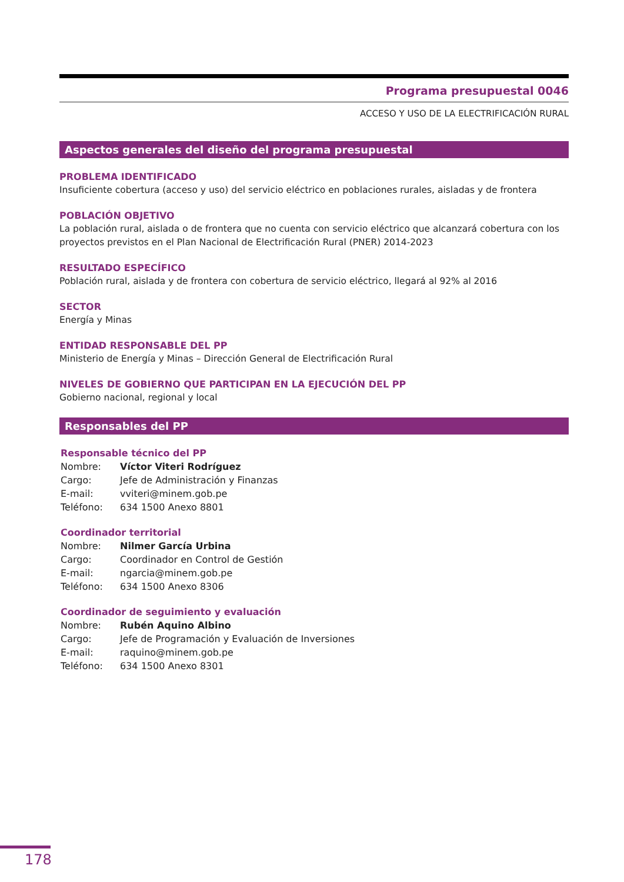Programa presupuestal 0046
ACCESO Y USO DE LA ELECTRIFICACIÓN RURAL
Aspectos generales del diseño del programa presupuestal
PROBLEMA IDENTIFICADO
Insuficiente cobertura (acceso y uso) del servicio eléctrico en poblaciones rurales, aisladas y de frontera
POBLACIÓN OBJETIVO
La población rural, aislada o de frontera que no cuenta con servicio eléctrico que alcanzará cobertura con los proyectos previstos en el Plan Nacional de Electrificación Rural (PNER) 2014-2023
RESULTADO ESPECÍFICO
Población rural, aislada y de frontera con cobertura de servicio eléctrico, llegará al 92% al 2016
SECTOR
Energía y Minas
ENTIDAD RESPONSABLE DEL PP
Ministerio de Energía y Minas – Dirección General de Electrificación Rural
NIVELES DE GOBIERNO QUE PARTICIPAN EN LA EJECUCIÓN DEL PP
Gobierno nacional, regional y local
Responsables del PP
Responsable técnico del PP
| Nombre: | Víctor Viteri Rodríguez |
| Cargo: | Jefe de Administración y Finanzas |
| E-mail: | vviteri@minem.gob.pe |
| Teléfono: | 634 1500 Anexo 8801 |
Coordinador territorial
| Nombre: | Nilmer García Urbina |
| Cargo: | Coordinador en Control de Gestión |
| E-mail: | ngarcia@minem.gob.pe |
| Teléfono: | 634 1500 Anexo 8306 |
Coordinador de seguimiento y evaluación
| Nombre: | Rubén Aquino Albino |
| Cargo: | Jefe de Programación y Evaluación de Inversiones |
| E-mail: | raquino@minem.gob.pe |
| Teléfono: | 634 1500 Anexo 8301 |
178